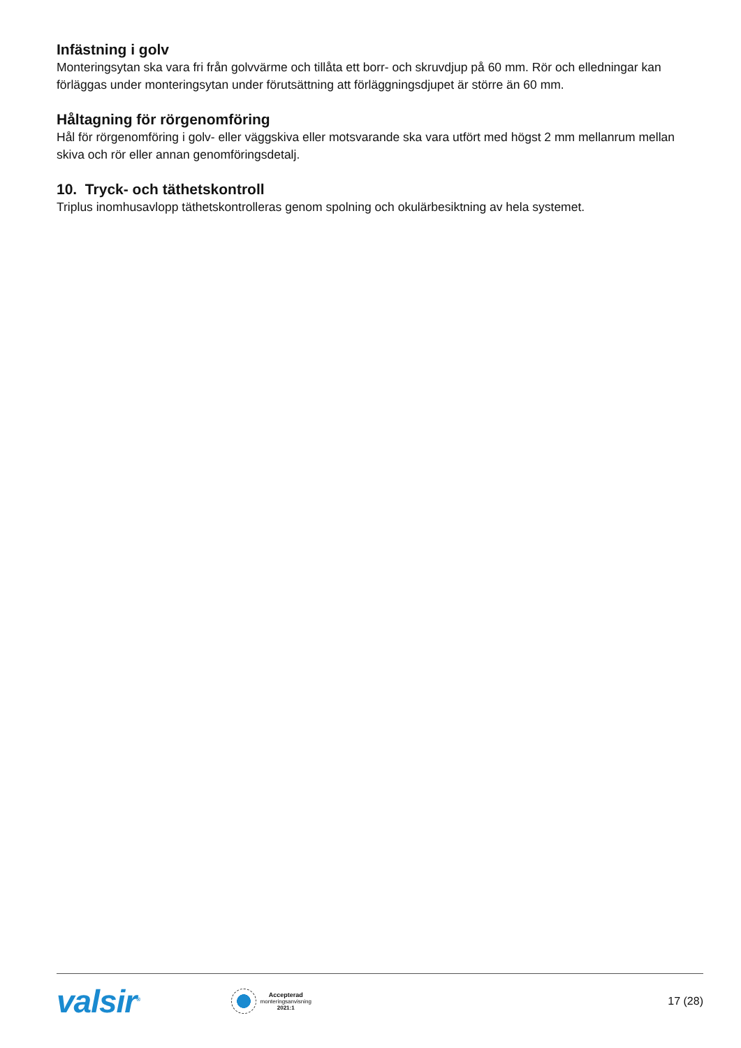Infästning i golv
Monteringsytan ska vara fri från golvvärme och tillåta ett borr- och skruvdjup på 60 mm. Rör och elledningar kan förläggas under monteringsytan under förutsättning att förläggningsdjupet är större än 60 mm.
Håltagning för rörgenomföring
Hål för rörgenomföring i golv- eller väggskiva eller motsvarande ska vara utfört med högst 2 mm mellanrum mellan skiva och rör eller annan genomföringsdetalj.
10. Tryck- och täthetskontroll
Triplus inomhusavlopp täthetskontrolleras genom spolning och okulärbesiktning av hela systemet.
valsir<sup>®</sup>
Accepterad
monteringsanvisning
2021:1
17 (28)